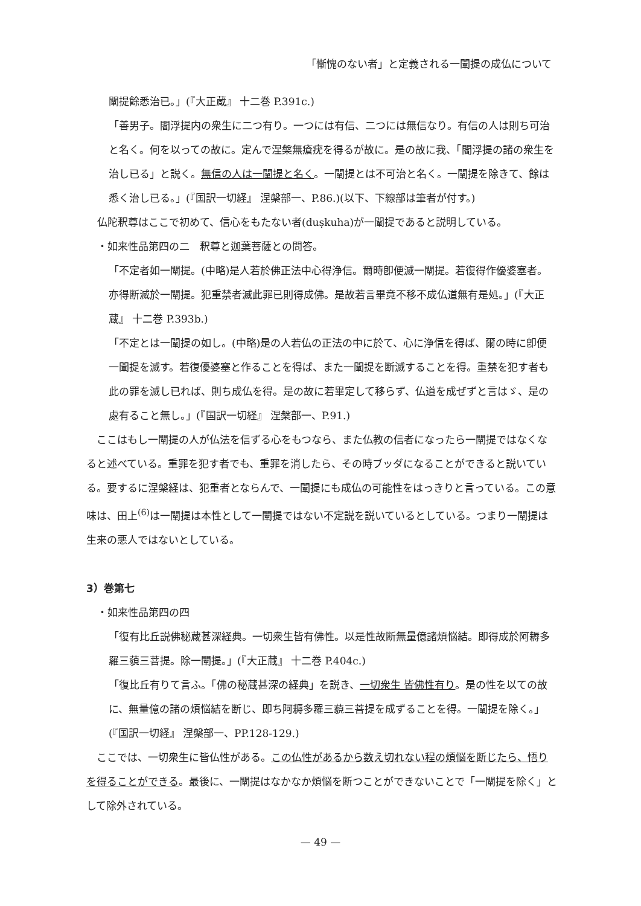「慚愧のない者」と定義される一闡提の成仏について
闡提餘悉治已。」(『大正蔵』 十二巻 P.391c.)
「善男子。閻浮提内の衆生に二つ有り。一つには有信、二つには無信なり。有信の人は則ち可治と名く。何を以っての故に。定んで涅槃無瘡疣を得るが故に。是の故に我、「閻浮提の諸の衆生を治し已る」と説く。無信の人は一闡提と名く。一闡提とは不可治と名く。一闡提を除きて、餘は悉く治し已る。」(『国訳一切経』 涅槃部一、P.86.)(以下、下線部は筆者が付す。)
仏陀釈尊はここで初めて、信心をもたない者(duṣkuha)が一闡提であると説明している。
・如来性品第四の二　釈尊と迦葉菩薩との問答。
「不定者如一闡提。(中略)是人若於佛正法中心得浄信。爾時卽便滅一闡提。若復得作優婆塞者。亦得断滅於一闡提。犯重禁者滅此罪已則得成佛。是故若言畢竟不移不成仏道無有是処。」(『大正蔵』 十二巻 P.393b.)
「不定とは一闡提の如し。(中略)是の人若仏の正法の中に於て、心に浄信を得ば、爾の時に卽便一闡提を滅す。若復優婆塞と作ることを得ば、また一闡提を断滅することを得。重禁を犯す者も此の罪を滅し已れば、則ち成仏を得。是の故に若畢定して移らず、仏道を成ぜずと言はゞ、是の處有ること無し。」(『国訳一切経』 涅槃部一、P.91.)
　ここはもし一闡提の人が仏法を信ずる心をもつなら、また仏教の信者になったら一闡提ではなくなると述べている。重罪を犯す者でも、重罪を消したら、その時ブッダになることができると説いている。要するに涅槃経は、犯重者とならんで、一闡提にも成仏の可能性をはっきりと言っている。この意味は、田上<sup>(6)</sup>は一闡提は本性として一闡提ではない不定説を説いているとしている。つまり一闡提は生来の悪人ではないとしている。
3）巻第七
・如来性品第四の四
「復有比丘説佛秘蔵甚深経典。一切衆生皆有佛性。以是性故断無量億諸煩悩結。即得成於阿耨多羅三藐三菩提。除一闡提。」(『大正蔵』 十二巻 P.404c.)
「復比丘有りて言ふ。「佛の秘蔵甚深の経典」を説き、一切衆生 皆佛性有り。是の性を以ての故に、無量億の諸の煩悩結を断じ、即ち阿耨多羅三藐三菩提を成ずることを得。一闡提を除く。」(『国訳一切経』 涅槃部一、PP.128-129.)
　ここでは、一切衆生に皆仏性がある。この仏性があるから数え切れない程の煩悩を断じたら、悟りを得ることができる。最後に、一闡提はなかなか煩悩を断つことができないことで「一闡提を除く」として除外されている。
— 49 —